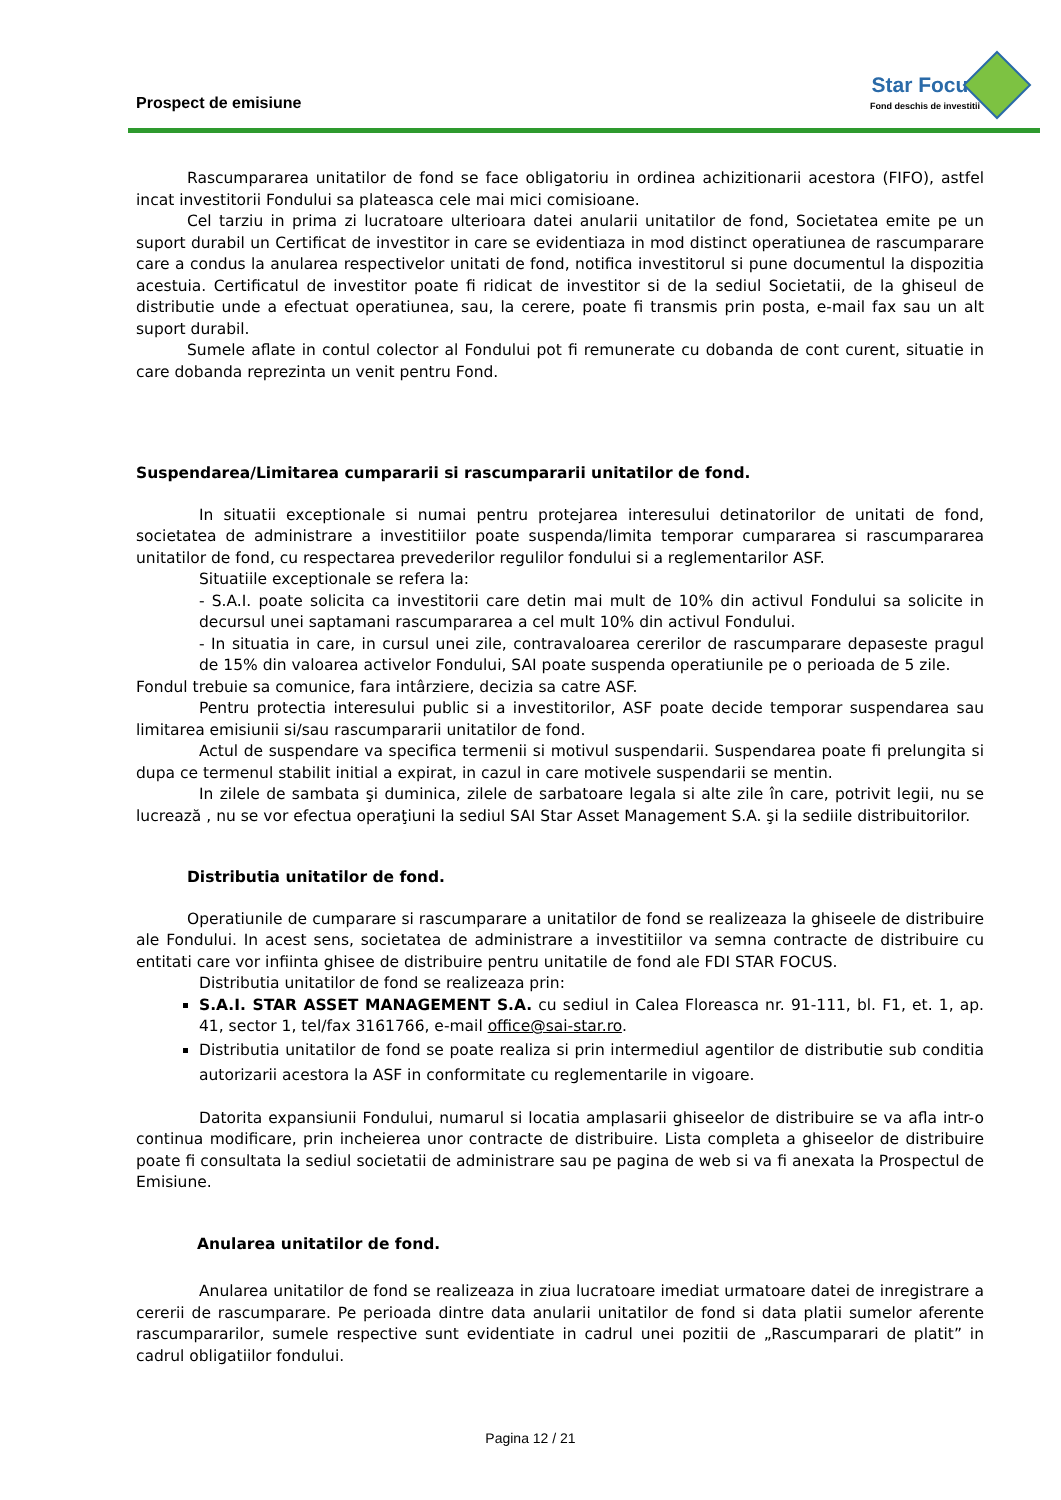Prospect de emisiune
Star Focus
Fond deschis de investitii
Rascumpararea unitatilor de fond se face obligatoriu in ordinea achizitionarii acestora (FIFO), astfel incat investitorii Fondului sa plateasca cele mai mici comisioane.
Cel tarziu in prima zi lucratoare ulterioara datei anularii unitatilor de fond, Societatea emite pe un suport durabil un Certificat de investitor in care se evidentiaza in mod distinct operatiunea de rascumparare care a condus la anularea respectivelor unitati de fond, notifica investitorul si pune documentul la dispozitia acestuia. Certificatul de investitor poate fi ridicat de investitor si de la sediul Societatii, de la ghiseul de distributie unde a efectuat operatiunea, sau, la cerere, poate fi transmis prin posta, e-mail fax sau un alt suport durabil.
Sumele aflate in contul colector al Fondului pot fi remunerate cu dobanda de cont curent, situatie in care dobanda reprezinta un venit pentru Fond.
Suspendarea/Limitarea cumpararii si rascumpararii unitatilor de fond.
In situatii exceptionale si numai pentru protejarea interesului detinatorilor de unitati de fond, societatea de administrare a investitiilor poate suspenda/limita temporar cumpararea si rascumpararea unitatilor de fond, cu respectarea prevederilor regulilor fondului si a reglementarilor ASF.
Situatiile exceptionale se refera la:
- S.A.I. poate solicita ca investitorii care detin mai mult de 10% din activul Fondului sa solicite in decursul unei saptamani rascumpararea a cel mult 10% din activul Fondului.
- In situatia in care, in cursul unei zile, contravaloarea cererilor de rascumparare depaseste pragul de 15% din valoarea activelor Fondului, SAI poate suspenda operatiunile pe o perioada de 5 zile.
Fondul trebuie sa comunice, fara intârziere, decizia sa catre ASF.
Pentru protectia interesului public si a investitorilor, ASF poate decide temporar suspendarea sau limitarea emisiunii si/sau rascumpararii unitatilor de fond.
Actul de suspendare va specifica termenii si motivul suspendarii. Suspendarea poate fi prelungita si dupa ce termenul stabilit initial a expirat, in cazul in care motivele suspendarii se mentin.
In zilele de sambata şi duminica, zilele de sarbatoare legala si alte zile în care, potrivit legii, nu se lucrează , nu se vor efectua operaţiuni la sediul SAI Star Asset Management S.A. şi la sediile distribuitorilor.
Distributia unitatilor de fond.
Operatiunile de cumparare si rascumparare a unitatilor de fond se realizeaza la ghiseele de distribuire ale Fondului. In acest sens, societatea de administrare a investitiilor va semna contracte de distribuire cu entitati care vor infiinta ghisee de distribuire pentru unitatile de fond ale FDI STAR FOCUS.
Distributia unitatilor de fond se realizeaza prin:
S.A.I. STAR ASSET MANAGEMENT S.A. cu sediul in Calea Floreasca nr. 91-111, bl. F1, et. 1, ap. 41, sector 1, tel/fax 3161766, e-mail office@sai-star.ro.
Distributia unitatilor de fond se poate realiza si prin intermediul agentilor de distributie sub conditia autorizarii acestora la ASF in conformitate cu reglementarile in vigoare.
Datorita expansiunii Fondului, numarul si locatia amplasarii ghiseelor de distribuire se va afla intr-o continua modificare, prin incheierea unor contracte de distribuire. Lista completa a ghiseelor de distribuire poate fi consultata la sediul societatii de administrare sau pe pagina de web si va fi anexata la Prospectul de Emisiune.
Anularea unitatilor de fond.
Anularea unitatilor de fond se realizeaza in ziua lucratoare imediat urmatoare datei de inregistrare a cererii de rascumparare. Pe perioada dintre data anularii unitatilor de fond si data platii sumelor aferente rascumpararilor, sumele respective sunt evidentiate in cadrul unei pozitii de „Rascumparari de platit” in cadrul obligatiilor fondului.
Pagina 12 / 21